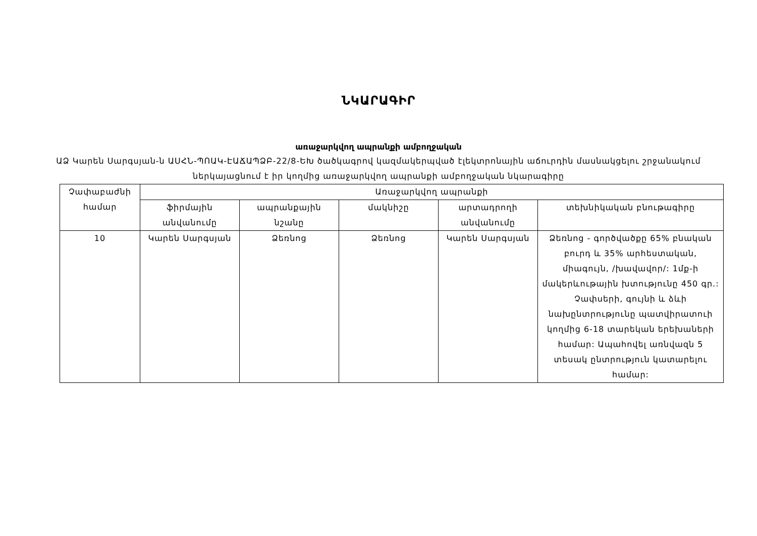ՆԿԱՐԱԳԻՐ
առաջարկվող ապրանքի ամբողջական
ԱՁ Կարեն Սարգսյան-ն ԱՍՀՆ-ՊՈԱԿ-ԷԱՃԱՊՁԲ-22/8-ԵԽ ծածկագրով կազմակերպված էլեկտրոնային աճուրդին մասնակցելու շրջանակում ներկայացնում է իր կողմից առաջարկվող ապրանքի ամբողջական նկարագիրը
| Չափաբաժնի համար | Առաջարկվող ապրանքի | | | | |
| --- | --- | --- | --- | --- | --- |
| | ֆիրմային անվանումը | ապրանքային նշանը | մակնիշը | արտադրողի անվանումը | տեխնիկական բնութագիրը |
| 10 | Կարեն Սարգսյան | Ձեռնոց | Ձեռնոց | Կարեն Սարգսյան | Ձեռնոց - գործվածքը 65% բնական բուրդ և 35% արհեստական, միագույն, /խավավոր/: 1մք-ի մակերևութային խտությունը 450 գր.: Չափսերի, գույնի և ձևի նախընտրությունը պատվիրատուի կողմից 6-18 տարեկան երեխաների համար: Ապահովել առնվազն 5 տեսակ ընտրություն կատարելու համար: |